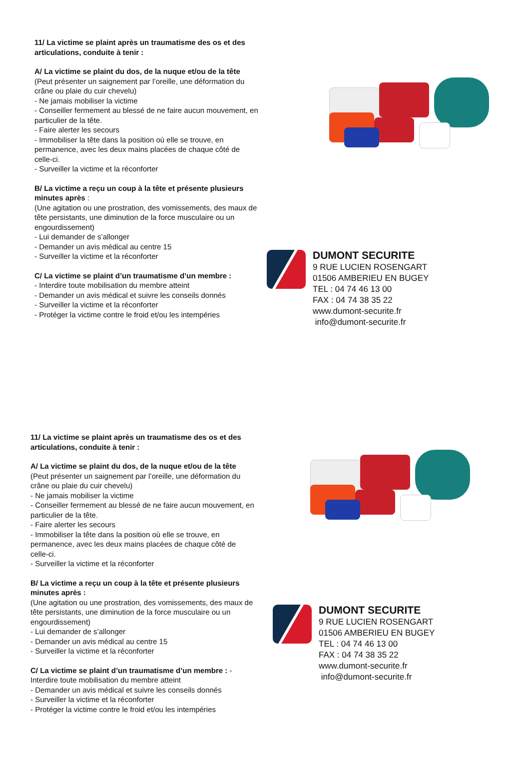11/ La victime se plaint après un traumatisme des os et des articulations, conduite à tenir :
A/ La victime se plaint du dos, de la nuque et/ou de la tête
(Peut présenter un saignement par l’oreille, une déformation du crâne ou plaie du cuir chevelu)
- Ne jamais mobiliser la victime
- Conseiller fermement au blessé de ne faire aucun mouvement, en particulier de la tête.
- Faire alerter les secours
- Immobiliser la tête dans la position où elle se trouve, en permanence, avec les deux mains placées de chaque côté de celle-ci.
- Surveiller la victime et la réconforter
B/ La victime a reçu un coup à la tête et présente plusieurs minutes après :
(Une agitation ou une prostration, des vomissements, des maux de tête persistants, une diminution de la force musculaire ou un engourdissement)
- Lui demander de s’allonger
- Demander un avis médical au centre 15
- Surveiller la victime et la réconforter
C/ La victime se plaint d’un traumatisme d’un membre :
- Interdire toute mobilisation du membre atteint
- Demander un avis médical et suivre les conseils donnés
- Surveiller la victime et la réconforter
- Protéger la victime contre le froid et/ou les intempéries
DUMONT SECURITE
9 RUE LUCIEN ROSENGART
01506 AMBERIEU EN BUGEY
TEL : 04 74 46 13 00
FAX : 04 74 38 35 22
www.dumont-securite.fr
info@dumont-securite.fr
11/ La victime se plaint après un traumatisme des os et des articulations, conduite à tenir :
A/ La victime se plaint du dos, de la nuque et/ou de la tête
(Peut présenter un saignement par l’oreille, une déformation du crâne ou plaie du cuir chevelu)
- Ne jamais mobiliser la victime
- Conseiller fermement au blessé de ne faire aucun mouvement, en particulier de la tête.
- Faire alerter les secours
- Immobiliser la tête dans la position où elle se trouve, en permanence, avec les deux mains placées de chaque côté de celle-ci.
- Surveiller la victime et la réconforter
B/ La victime a reçu un coup à la tête et présente plusieurs minutes après :
(Une agitation ou une prostration, des vomissements, des maux de tête persistants, une diminution de la force musculaire ou un engourdissement)
- Lui demander de s’allonger
- Demander un avis médical au centre 15
- Surveiller la victime et la réconforter
C/ La victime se plaint d’un traumatisme d’un membre : - Interdire toute mobilisation du membre atteint
- Demander un avis médical et suivre les conseils donnés
- Surveiller la victime et la réconforter
- Protéger la victime contre le froid et/ou les intempéries
DUMONT SECURITE
9 RUE LUCIEN ROSENGART
01506 AMBERIEU EN BUGEY
TEL : 04 74 46 13 00
FAX : 04 74 38 35 22
www.dumont-securite.fr
info@dumont-securite.fr